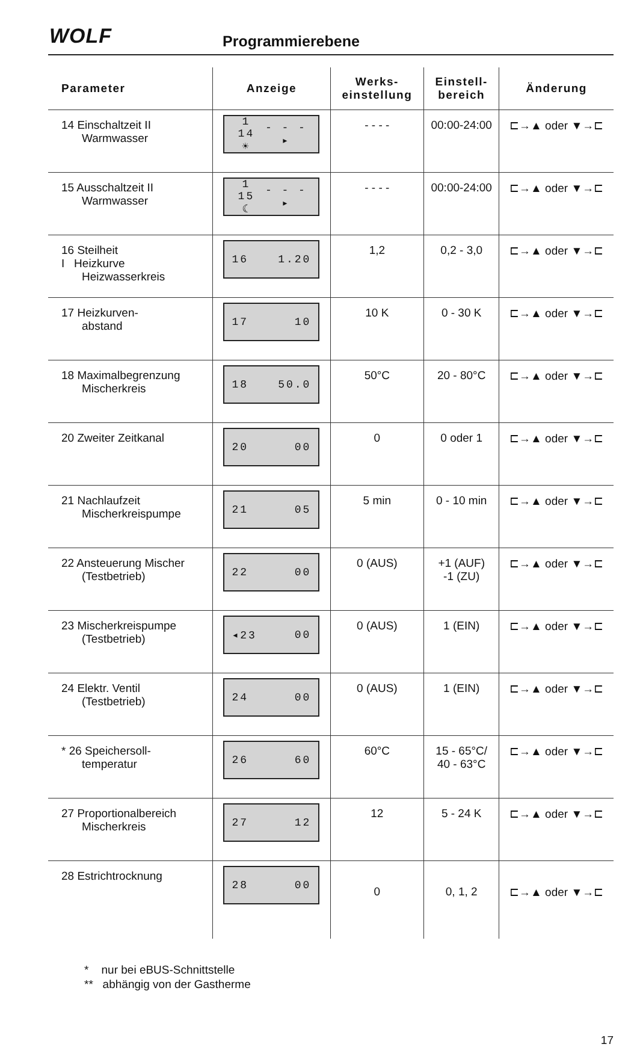WOLF Programmierebene
| Parameter | Anzeige | Werks- einstellung | Einstell- bereich | Änderung |
| --- | --- | --- | --- | --- |
| 14 Einschaltzeit II Warmwasser | 1 14 ☀ - - - ▸ | - - - - | 00:00-24:00 | ⊏→▲ oder ▼→⊏ |
| 15 Ausschaltzeit II Warmwasser | 1 15 ☾ - - - ▸ | - - - - | 00:00-24:00 | ⊏→▲ oder ▼→⊏ |
| 16 Steilheit I Heizkurve Heizwasserkreis | 16 1.20 | 1,2 | 0,2 - 3,0 | ⊏→▲ oder ▼→⊏ |
| 17 Heizkurven- abstand | 17 10 | 10 K | 0 - 30 K | ⊏→▲ oder ▼→⊏ |
| 18 Maximalbegrenzung Mischerkreis | 18 50.0 | 50°C | 20 - 80°C | ⊏→▲ oder ▼→⊏ |
| 20 Zweiter Zeitkanal | 20 00 | 0 | 0 oder 1 | ⊏→▲ oder ▼→⊏ |
| 21 Nachlaufzeit Mischerkreispumpe | 21 05 | 5 min | 0 - 10 min | ⊏→▲ oder ▼→⊏ |
| 22 Ansteuerung Mischer (Testbetrieb) | 22 00 | 0 (AUS) | +1 (AUF) -1 (ZU) | ⊏→▲ oder ▼→⊏ |
| 23 Mischerkreispumpe (Testbetrieb) | ◂23 00 | 0 (AUS) | 1 (EIN) | ⊏→▲ oder ▼→⊏ |
| 24 Elektr. Ventil (Testbetrieb) | 24 00 | 0 (AUS) | 1 (EIN) | ⊏→▲ oder ▼→⊏ |
| * 26 Speichersoll- temperatur | 26 60 | 60°C | 15 - 65°C/ 40 - 63°C | ⊏→▲ oder ▼→⊏ |
| 27 Proportionalbereich Mischerkreis | 27 12 | 12 | 5 - 24 K | ⊏→▲ oder ▼→⊏ |
| 28 Estrichtrocknung | 28 00 | 0 | 0, 1, 2 | ⊏→▲ oder ▼→⊏ |
* nur bei eBUS-Schnittstelle
** abhängig von der Gastherme
17